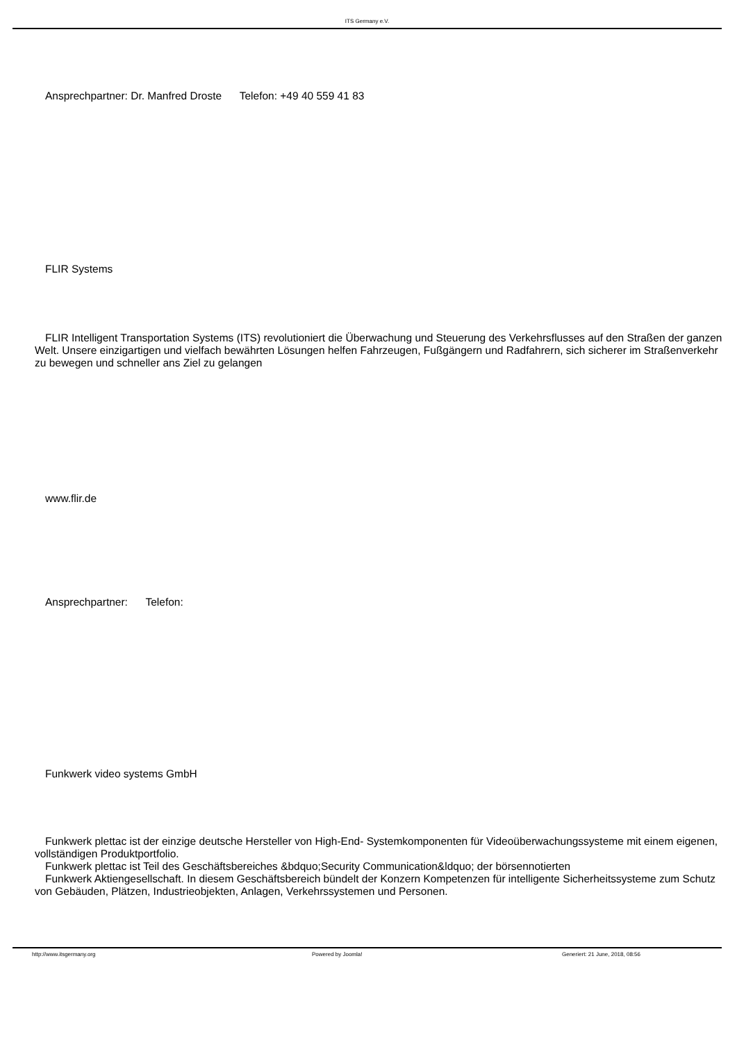ITS Germany e.V.
Ansprechpartner: Dr. Manfred Droste Telefon: +49 40 559 41 83
FLIR Systems
FLIR Intelligent Transportation Systems (ITS) revolutioniert die Überwachung und Steuerung des Verkehrsflusses auf den Straßen der ganzen Welt. Unsere einzigartigen und vielfach bewährten Lösungen helfen Fahrzeugen, Fußgängern und Radfahrern, sich sicherer im Straßenverkehr zu bewegen und schneller ans Ziel zu gelangen
www.flir.de
Ansprechpartner: Telefon:
Funkwerk video systems GmbH
Funkwerk plettac ist der einzige deutsche Hersteller von High-End- Systemkomponenten für Videoüberwachungssysteme mit einem eigenen, vollständigen Produktportfolio.
Funkwerk plettac ist Teil des Geschäftsbereiches &bdquo;Security Communication&ldquo; der börsennotierten
Funkwerk Aktiengesellschaft. In diesem Geschäftsbereich bündelt der Konzern Kompetenzen für intelligente Sicherheitssysteme zum Schutz von Gebäuden, Plätzen, Industrieobjekten, Anlagen, Verkehrssystemen und Personen.
http://www.itsgermany.org Powered by Joomla! Generiert: 21 June, 2018, 08:56